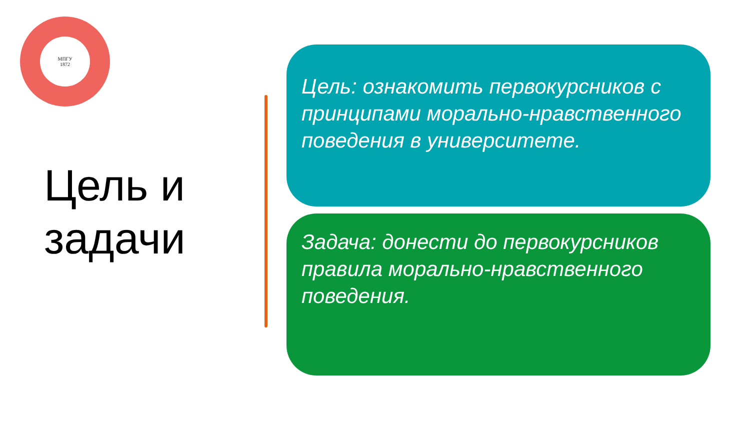МПГУ
1872
Цель и
задачи
Цель: ознакомить первокурсников с принципами морально-нравственного поведения в университете.
Задача: донести до первокурсников
правила морально-нравственного поведения.